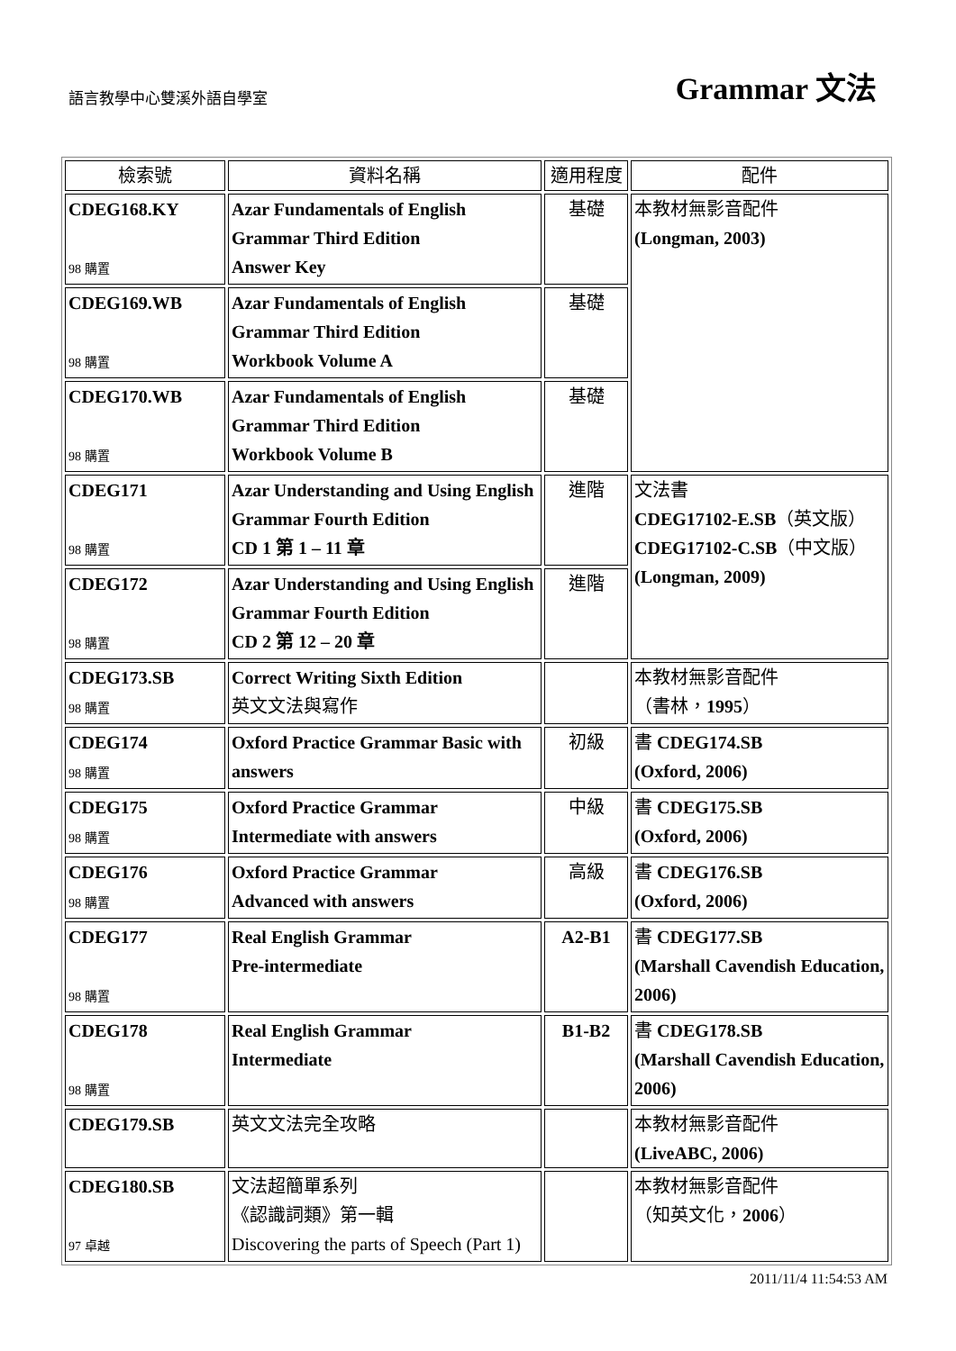語言教學中心雙溪外語自學室
Grammar 文法
| 檢索號 | 資料名稱 | 適用程度 | 配件 |
| --- | --- | --- | --- |
| CDEG168.KY 98 購置 | Azar Fundamentals of English Grammar Third Edition Answer Key | 基礎 | 本教材無影音配件 (Longman, 2003) |
| CDEG169.WB 98 購置 | Azar Fundamentals of English Grammar Third Edition Workbook Volume A | 基礎 | |
| CDEG170.WB 98 購置 | Azar Fundamentals of English Grammar Third Edition Workbook Volume B | 基礎 | |
| CDEG171 98 購置 | Azar Understanding and Using English Grammar Fourth Edition CD 1 第 1 – 11 章 | 進階 | 文法書 CDEG17102-E.SB （英文版） CDEG17102-C.SB （中文版） (Longman, 2009) |
| CDEG172 98 購置 | Azar Understanding and Using English Grammar Fourth Edition CD 2 第 12 – 20 章 | 進階 | |
| CDEG173.SB 98 購置 | Correct Writing Sixth Edition 英文文法與寫作 | | 本教材無影音配件 （書林， 1995 ） |
| CDEG174 98 購置 | Oxford Practice Grammar Basic with answers | 初級 | 書 CDEG174.SB (Oxford, 2006) |
| CDEG175 98 購置 | Oxford Practice Grammar Intermediate with answers | 中級 | 書 CDEG175.SB (Oxford, 2006) |
| CDEG176 98 購置 | Oxford Practice Grammar Advanced with answers | 高級 | 書 CDEG176.SB (Oxford, 2006) |
| CDEG177 98 購置 | Real English Grammar Pre-intermediate | A2-B1 | 書 CDEG177.SB (Marshall Cavendish Education, 2006) |
| CDEG178 98 購置 | Real English Grammar Intermediate | B1-B2 | 書 CDEG178.SB (Marshall Cavendish Education, 2006) |
| CDEG179.SB | 英文文法完全攻略 | | 本教材無影音配件 (LiveABC, 2006) |
| CDEG180.SB 97 卓越 | 文法超簡單系列 《認識詞類》第一輯 Discovering the parts of Speech (Part 1) | | 本教材無影音配件 （知英文化， 2006 ） |
2011/11/4 11:54:53 AM